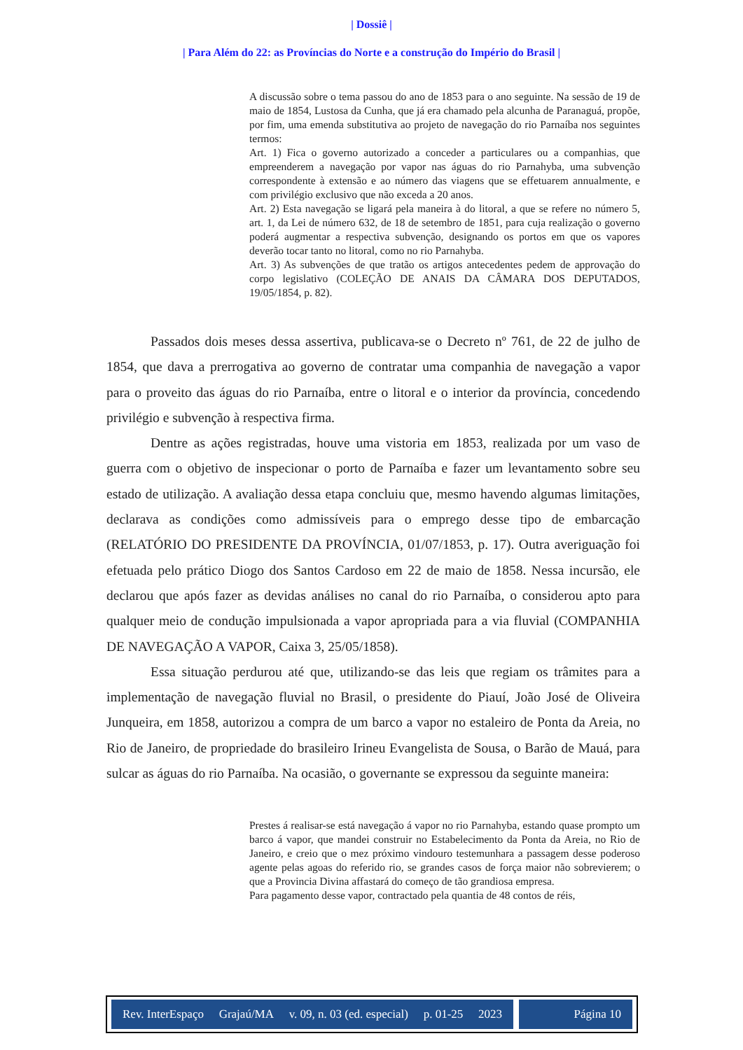| Dossiê |
| Para Além do 22: as Províncias do Norte e a construção do Império do Brasil |
A discussão sobre o tema passou do ano de 1853 para o ano seguinte. Na sessão de 19 de maio de 1854, Lustosa da Cunha, que já era chamado pela alcunha de Paranaguá, propõe, por fim, uma emenda substitutiva ao projeto de navegação do rio Parnaíba nos seguintes termos:
Art. 1) Fica o governo autorizado a conceder a particulares ou a companhias, que empreenderem a navegação por vapor nas águas do rio Parnahyba, uma subvenção correspondente à extensão e ao número das viagens que se effetuarem annualmente, e com privilégio exclusivo que não exceda a 20 anos.
Art. 2) Esta navegação se ligará pela maneira à do litoral, a que se refere no número 5, art. 1, da Lei de número 632, de 18 de setembro de 1851, para cuja realização o governo poderá augmentar a respectiva subvenção, designando os portos em que os vapores deverão tocar tanto no litoral, como no rio Parnahyba.
Art. 3) As subvenções de que tratão os artigos antecedentes pedem de approvação do corpo legislativo (COLEÇÃO DE ANAIS DA CÂMARA DOS DEPUTADOS, 19/05/1854, p. 82).
Passados dois meses dessa assertiva, publicava-se o Decreto nº 761, de 22 de julho de 1854, que dava a prerrogativa ao governo de contratar uma companhia de navegação a vapor para o proveito das águas do rio Parnaíba, entre o litoral e o interior da província, concedendo privilégio e subvenção à respectiva firma.
Dentre as ações registradas, houve uma vistoria em 1853, realizada por um vaso de guerra com o objetivo de inspecionar o porto de Parnaíba e fazer um levantamento sobre seu estado de utilização. A avaliação dessa etapa concluiu que, mesmo havendo algumas limitações, declarava as condições como admissíveis para o emprego desse tipo de embarcação (RELATÓRIO DO PRESIDENTE DA PROVÍNCIA, 01/07/1853, p. 17). Outra averiguação foi efetuada pelo prático Diogo dos Santos Cardoso em 22 de maio de 1858. Nessa incursão, ele declarou que após fazer as devidas análises no canal do rio Parnaíba, o considerou apto para qualquer meio de condução impulsionada a vapor apropriada para a via fluvial (COMPANHIA DE NAVEGAÇÃO A VAPOR, Caixa 3, 25/05/1858).
Essa situação perdurou até que, utilizando-se das leis que regiam os trâmites para a implementação de navegação fluvial no Brasil, o presidente do Piauí, João José de Oliveira Junqueira, em 1858, autorizou a compra de um barco a vapor no estaleiro de Ponta da Areia, no Rio de Janeiro, de propriedade do brasileiro Irineu Evangelista de Sousa, o Barão de Mauá, para sulcar as águas do rio Parnaíba. Na ocasião, o governante se expressou da seguinte maneira:
Prestes á realisar-se está navegação á vapor no rio Parnahyba, estando quase prompto um barco á vapor, que mandei construir no Estabelecimento da Ponta da Areia, no Rio de Janeiro, e creio que o mez próximo vindouro testemunhara a passagem desse poderoso agente pelas agoas do referido rio, se grandes casos de força maior não sobrevierem; o que a Provincia Divina affastará do começo de tão grandiosa empresa.
Para pagamento desse vapor, contractado pela quantia de 48 contos de réis,
Rev. InterEspaço Grajaú/MA v. 09, n. 03 (ed. especial) p. 01-25 2023
Página 10